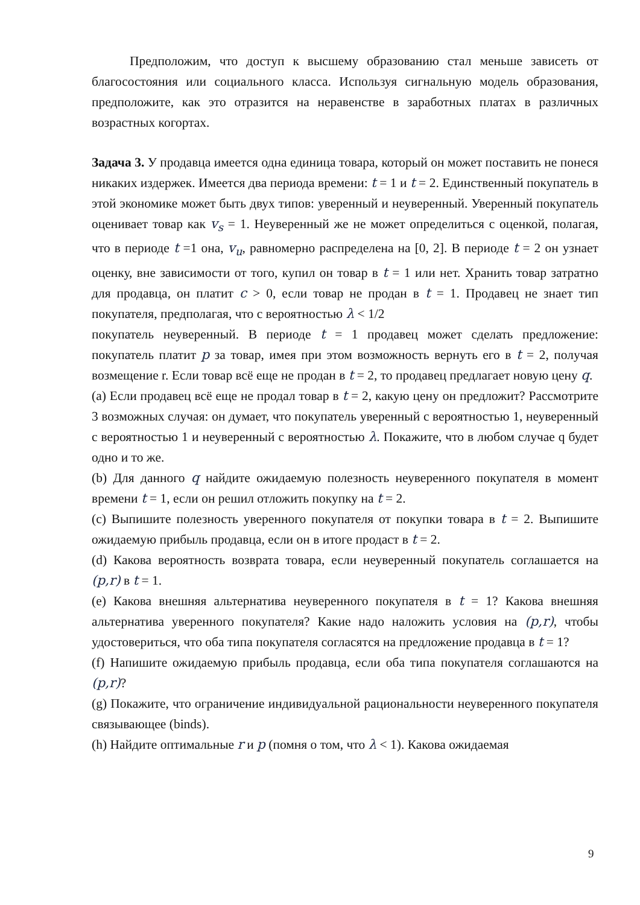Предположим, что доступ к высшему образованию стал меньше зависеть от благосостояния или социального класса. Используя сигнальную модель образования, предположите, как это отразится на неравенстве в заработных платах в различных возрастных когортах.
Задача 3. У продавца имеется одна единица товара, который он может поставить не понеся никаких издержек. Имеется два периода времени: t = 1 и t = 2. Единственный покупатель в этой экономике может быть двух типов: уверенный и неуверенный. Уверенный покупатель оценивает товар как v<sub>s</sub> = 1. Неуверенный же не может определиться с оценкой, полагая, что в периоде t =1 она, v<sub>u</sub>, равномерно распределена на [0, 2]. В периоде t = 2 он узнает оценку, вне зависимости от того, купил он товар в t = 1 или нет. Хранить товар затратно для продавца, он платит c > 0, если товар не продан в t = 1. Продавец не знает тип покупателя, предполагая, что с вероятностью λ < 1/2
покупатель неуверенный. В периоде t = 1 продавец может сделать предложение: покупатель платит p за товар, имея при этом возможность вернуть его в t = 2, получая возмещение r. Если товар всё еще не продан в t = 2, то продавец предлагает новую цену q.
(a) Если продавец всё еще не продал товар в t = 2, какую цену он предложит? Рассмотрите 3 возможных случая: он думает, что покупатель уверенный с вероятностью 1, неуверенный с вероятностью 1 и неуверенный с вероятностью λ. Покажите, что в любом случае q будет одно и то же.
(b) Для данного q найдите ожидаемую полезность неуверенного покупателя в момент времени t = 1, если он решил отложить покупку на t = 2.
(c) Выпишите полезность уверенного покупателя от покупки товара в t = 2. Выпишите ожидаемую прибыль продавца, если он в итоге продаст в t = 2.
(d) Какова вероятность возврата товара, если неуверенный покупатель соглашается на (p,r) в t = 1.
(e) Какова внешняя альтернатива неуверенного покупателя в t = 1? Какова внешняя альтернатива уверенного покупателя? Какие надо наложить условия на (p,r), чтобы удостовериться, что оба типа покупателя согласятся на предложение продавца в t = 1?
(f) Напишите ожидаемую прибыль продавца, если оба типа покупателя соглашаются на (p,r)?
(g) Покажите, что ограничение индивидуальной рациональности неуверенного покупателя связывающее (binds).
(h) Найдите оптимальные r и p (помня о том, что λ < 1). Какова ожидаемая
9